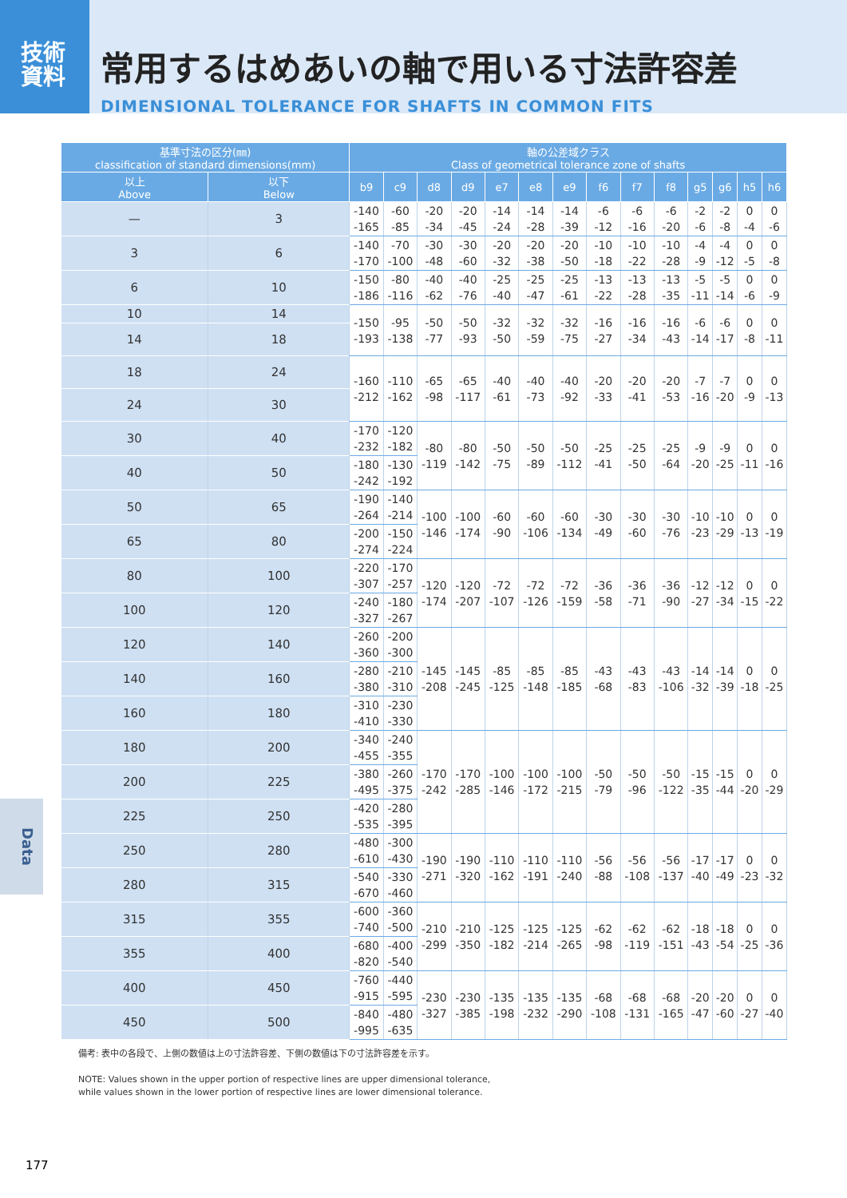技術
資料
常用するはめあいの軸で用いる寸法許容差
DIMENSIONAL TOLERANCE FOR SHAFTS IN COMMON FITS
| 基準寸法の区分(㎜) classification of standard dimensions(mm) | | 軸の公差域クラス Class of geometrical tolerance zone of shafts | | | | | | | | | | | | | |
| --- | --- | --- | --- | --- | --- | --- | --- | --- | --- | --- | --- | --- | --- | --- | --- |
| 以上 Above | 以下 Below | b9 | c9 | d8 | d9 | e7 | e8 | e9 | f6 | f7 | f8 | g5 | g6 | h5 | h6 |
| — | 3 | -140 -165 | -60 -85 | -20 -34 | -20 -45 | -14 -24 | -14 -28 | -14 -39 | -6 -12 | -6 -16 | -6 -20 | -2 -6 | -2 -8 | 0 -4 | 0 -6 |
| 3 | 6 | -140 -170 | -70 -100 | -30 -48 | -30 -60 | -20 -32 | -20 -38 | -20 -50 | -10 -18 | -10 -22 | -10 -28 | -4 -9 | -4 -12 | 0 -5 | 0 -8 |
| 6 | 10 | -150 -186 | -80 -116 | -40 -62 | -40 -76 | -25 -40 | -25 -47 | -25 -61 | -13 -22 | -13 -28 | -13 -35 | -5 -11 | -5 -14 | 0 -6 | 0 -9 |
| 10 | 14 | -150 -193 | -95 -138 | -50 -77 | -50 -93 | -32 -50 | -32 -59 | -32 -75 | -16 -27 | -16 -34 | -16 -43 | -6 -14 | -6 -17 | 0 -8 | 0 -11 |
| 14 | 18 | | | | | | | | | | | | | | |
| 18 | 24 | -160 -212 | -110 -162 | -65 -98 | -65 -117 | -40 -61 | -40 -73 | -40 -92 | -20 -33 | -20 -41 | -20 -53 | -7 -16 | -7 -20 | 0 -9 | 0 -13 |
| 24 | 30 | | | | | | | | | | | | | | |
| 30 | 40 | -170 -232 | -120 -182 | -80 -119 | -80 -142 | -50 -75 | -50 -89 | -50 -112 | -25 -41 | -25 -50 | -25 -64 | -9 -20 | -9 -25 | 0 -11 | 0 -16 |
| 40 | 50 | -180 -242 | -130 -192 | | | | | | | | | | | | |
| 50 | 65 | -190 -264 | -140 -214 | -100 -146 | -100 -174 | -60 -90 | -60 -106 | -60 -134 | -30 -49 | -30 -60 | -30 -76 | -10 -23 | -10 -29 | 0 -13 | 0 -19 |
| 65 | 80 | -200 -274 | -150 -224 | | | | | | | | | | | | |
| 80 | 100 | -220 -307 | -170 -257 | -120 -174 | -120 -207 | -72 -107 | -72 -126 | -72 -159 | -36 -58 | -36 -71 | -36 -90 | -12 -27 | -12 -34 | 0 -15 | 0 -22 |
| 100 | 120 | -240 -327 | -180 -267 | | | | | | | | | | | | |
| 120 | 140 | -260 -360 | -200 -300 | -145 -208 | -145 -245 | -85 -125 | -85 -148 | -85 -185 | -43 -68 | -43 -83 | -43 -106 | -14 -32 | -14 -39 | 0 -18 | 0 -25 |
| 140 | 160 | -280 -380 | -210 -310 | | | | | | | | | | | | |
| 160 | 180 | -310 -410 | -230 -330 | | | | | | | | | | | | |
| 180 | 200 | -340 -455 | -240 -355 | -170 -242 | -170 -285 | -100 -146 | -100 -172 | -100 -215 | -50 -79 | -50 -96 | -50 -122 | -15 -35 | -15 -44 | 0 -20 | 0 -29 |
| 200 | 225 | -380 -495 | -260 -375 | | | | | | | | | | | | |
| 225 | 250 | -420 -535 | -280 -395 | | | | | | | | | | | | |
| 250 | 280 | -480 -610 | -300 -430 | -190 -271 | -190 -320 | -110 -162 | -110 -191 | -110 -240 | -56 -88 | -56 -108 | -56 -137 | -17 -40 | -17 -49 | 0 -23 | 0 -32 |
| 280 | 315 | -540 -670 | -330 -460 | | | | | | | | | | | | |
| 315 | 355 | -600 -740 | -360 -500 | -210 -299 | -210 -350 | -125 -182 | -125 -214 | -125 -265 | -62 -98 | -62 -119 | -62 -151 | -18 -43 | -18 -54 | 0 -25 | 0 -36 |
| 355 | 400 | -680 -820 | -400 -540 | | | | | | | | | | | | |
| 400 | 450 | -760 -915 | -440 -595 | -230 -327 | -230 -385 | -135 -198 | -135 -232 | -135 -290 | -68 -108 | -68 -131 | -68 -165 | -20 -47 | -20 -60 | 0 -27 | 0 -40 |
| 450 | 500 | -840 -995 | -480 -635 | | | | | | | | | | | | |
備考: 表中の各段で、上側の数値は上の寸法許容差、下側の数値は下の寸法許容差を示す。
NOTE: Values shown in the upper portion of respective lines are upper dimensional tolerance,
while values shown in the lower portion of respective lines are lower dimensional tolerance.
Data
177